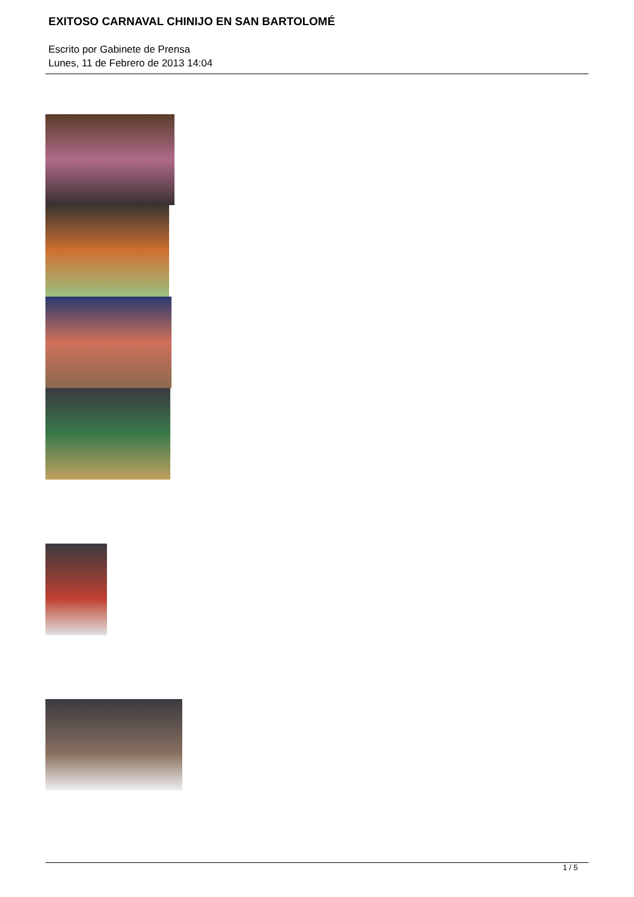EXITOSO CARNAVAL CHINIJO EN SAN BARTOLOMÉ
Escrito por Gabinete de Prensa
Lunes, 11 de Febrero de 2013 14:04
1 / 5